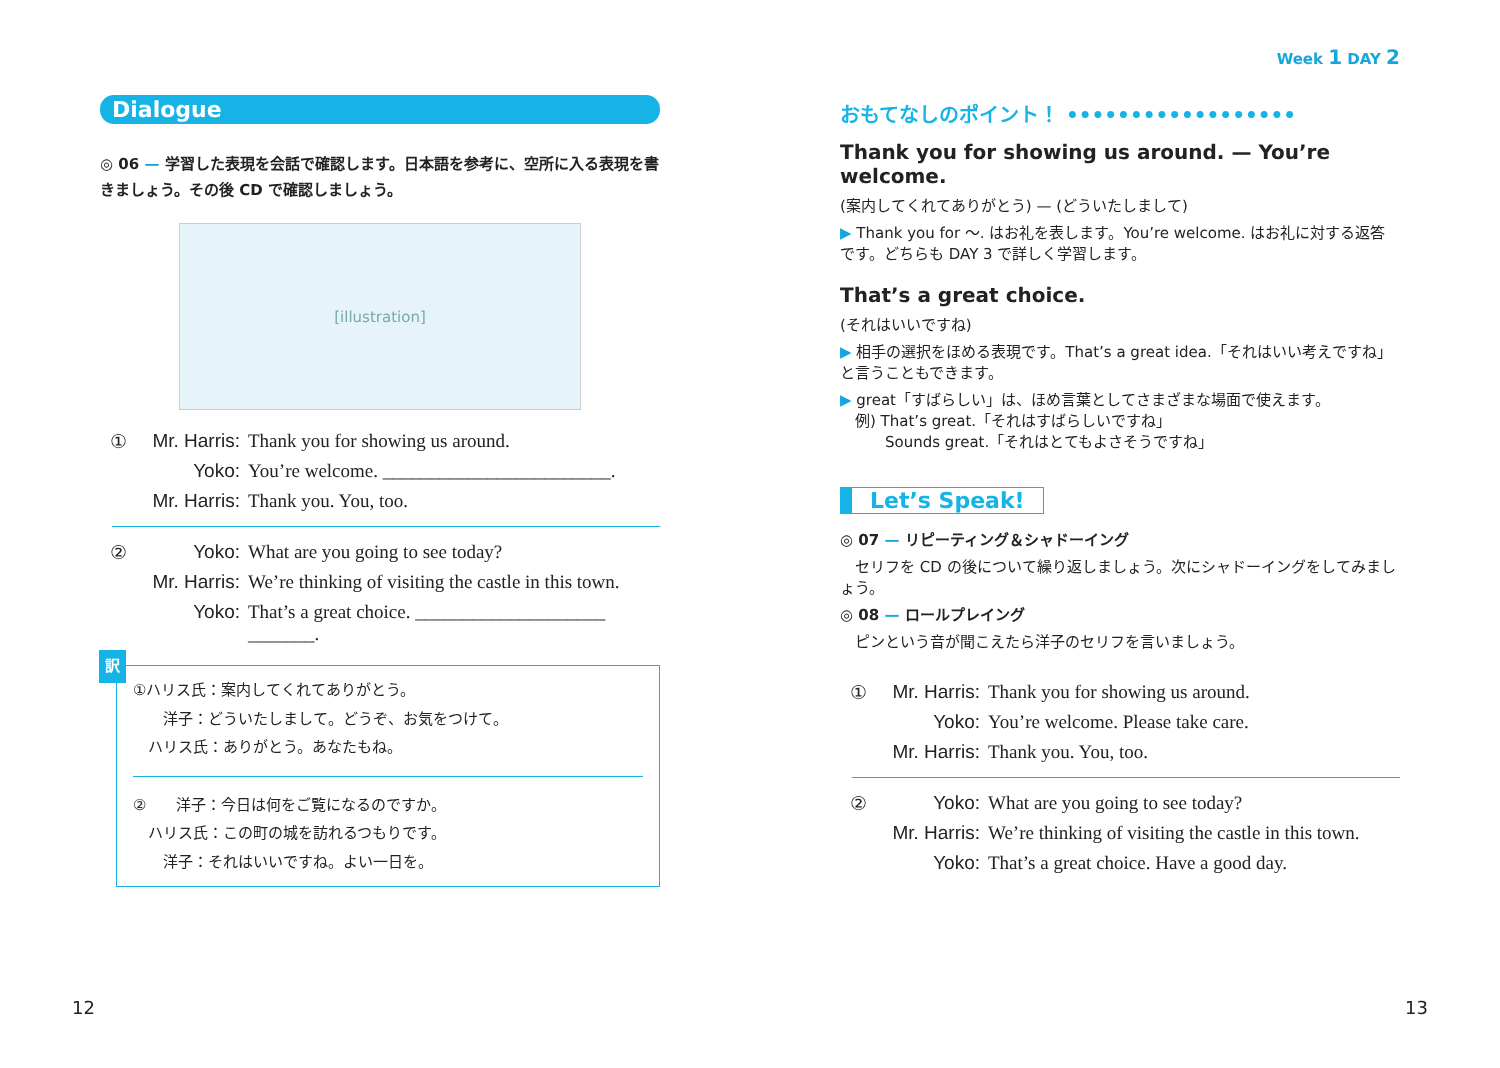Dialogue
◎ 06 — 学習した表現を会話で確認します。日本語を参考に、空所に入る表現を書きましょう。その後 CD で確認しましょう。
[illustration]
① Mr. Harris: Thank you for showing us around. Yoko: You’re welcome. ________________________. Mr. Harris: Thank you. You, too.
② Yoko: What are you going to see today? Mr. Harris: We’re thinking of visiting the castle in this town. Yoko: That’s a great choice. ____________________ _______.
訳
①ハリス氏：案内してくれてありがとう。
　　洋子：どういたしまして。どうぞ、お気をつけて。
　ハリス氏：ありがとう。あなたもね。
②　　洋子：今日は何をご覧になるのですか。
　ハリス氏：この町の城を訪れるつもりです。
　　洋子：それはいいですね。よい一日を。
Week 1 DAY 2
おもてなしのポイント！ ••••••••••••••••••
Thank you for showing us around. — You’re welcome.
(案内してくれてありがとう) — (どういたしまして)
▶ Thank you for 〜. はお礼を表します。You’re welcome. はお礼に対する返答です。どちらも DAY 3 で詳しく学習します。
That’s a great choice.
(それはいいですね)
▶ 相手の選択をほめる表現です。That’s a great idea.「それはいい考えですね」と言うこともできます。
▶ great「すばらしい」は、ほめ言葉としてさまざまな場面で使えます。
　例) That’s great.「それはすばらしいですね」
　　　Sounds great.「それはとてもよさそうですね」
Let’s Speak!
◎ 07 — リピーティング＆シャドーイング
　セリフを CD の後について繰り返しましょう。次にシャドーイングをしてみましょう。
◎ 08 — ロールプレイング
　ピンという音が聞こえたら洋子のセリフを言いましょう。
① Mr. Harris: Thank you for showing us around. Yoko: You’re welcome. Please take care. Mr. Harris: Thank you. You, too.
② Yoko: What are you going to see today? Mr. Harris: We’re thinking of visiting the castle in this town. Yoko: That’s a great choice. Have a good day.
12 13